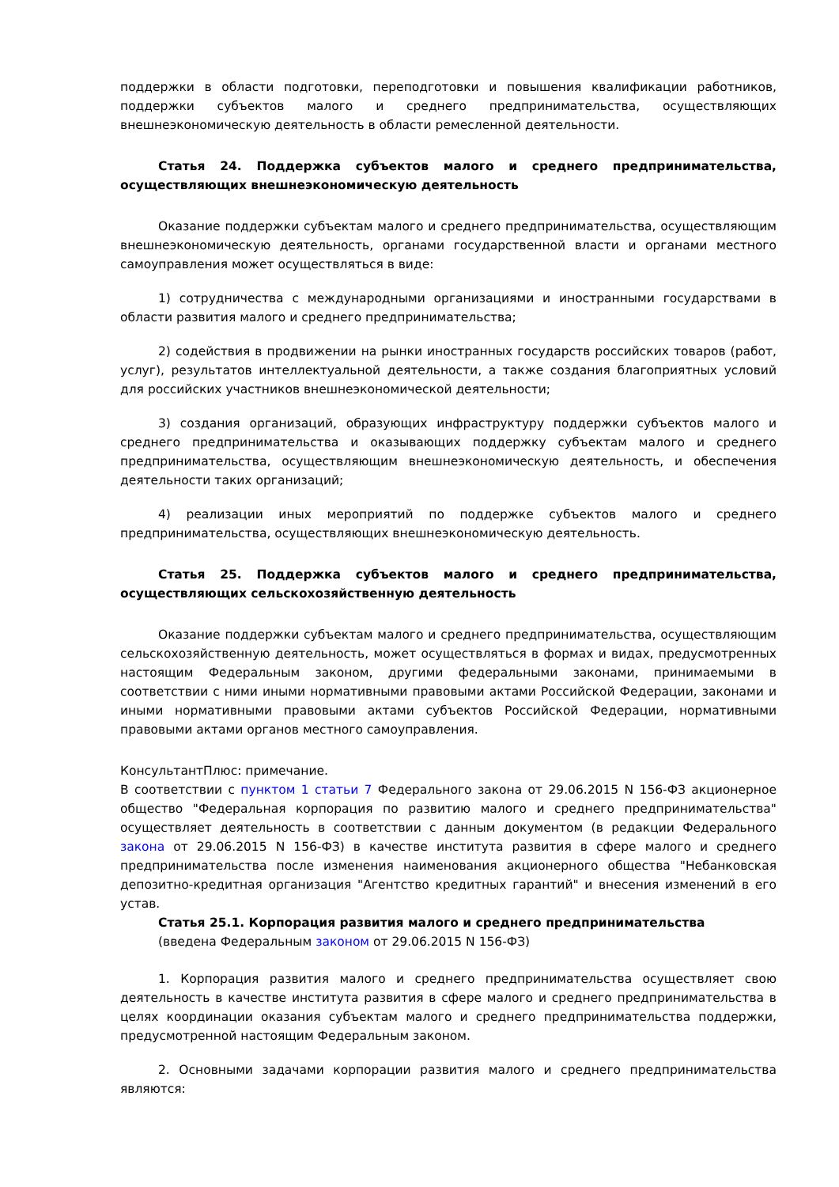поддержки в области подготовки, переподготовки и повышения квалификации работников, поддержки субъектов малого и среднего предпринимательства, осуществляющих внешнеэкономическую деятельность в области ремесленной деятельности.
Статья 24. Поддержка субъектов малого и среднего предпринимательства, осуществляющих внешнеэкономическую деятельность
Оказание поддержки субъектам малого и среднего предпринимательства, осуществляющим внешнеэкономическую деятельность, органами государственной власти и органами местного самоуправления может осуществляться в виде:
1) сотрудничества с международными организациями и иностранными государствами в области развития малого и среднего предпринимательства;
2) содействия в продвижении на рынки иностранных государств российских товаров (работ, услуг), результатов интеллектуальной деятельности, а также создания благоприятных условий для российских участников внешнеэкономической деятельности;
3) создания организаций, образующих инфраструктуру поддержки субъектов малого и среднего предпринимательства и оказывающих поддержку субъектам малого и среднего предпринимательства, осуществляющим внешнеэкономическую деятельность, и обеспечения деятельности таких организаций;
4) реализации иных мероприятий по поддержке субъектов малого и среднего предпринимательства, осуществляющих внешнеэкономическую деятельность.
Статья 25. Поддержка субъектов малого и среднего предпринимательства, осуществляющих сельскохозяйственную деятельность
Оказание поддержки субъектам малого и среднего предпринимательства, осуществляющим сельскохозяйственную деятельность, может осуществляться в формах и видах, предусмотренных настоящим Федеральным законом, другими федеральными законами, принимаемыми в соответствии с ними иными нормативными правовыми актами Российской Федерации, законами и иными нормативными правовыми актами субъектов Российской Федерации, нормативными правовыми актами органов местного самоуправления.
КонсультантПлюс: примечание.
В соответствии с пунктом 1 статьи 7 Федерального закона от 29.06.2015 N 156-ФЗ акционерное общество "Федеральная корпорация по развитию малого и среднего предпринимательства" осуществляет деятельность в соответствии с данным документом (в редакции Федерального закона от 29.06.2015 N 156-ФЗ) в качестве института развития в сфере малого и среднего предпринимательства после изменения наименования акционерного общества "Небанковская депозитно-кредитная организация "Агентство кредитных гарантий" и внесения изменений в его устав.
Статья 25.1. Корпорация развития малого и среднего предпринимательства
(введена Федеральным законом от 29.06.2015 N 156-ФЗ)
1. Корпорация развития малого и среднего предпринимательства осуществляет свою деятельность в качестве института развития в сфере малого и среднего предпринимательства в целях координации оказания субъектам малого и среднего предпринимательства поддержки, предусмотренной настоящим Федеральным законом.
2. Основными задачами корпорации развития малого и среднего предпринимательства являются: